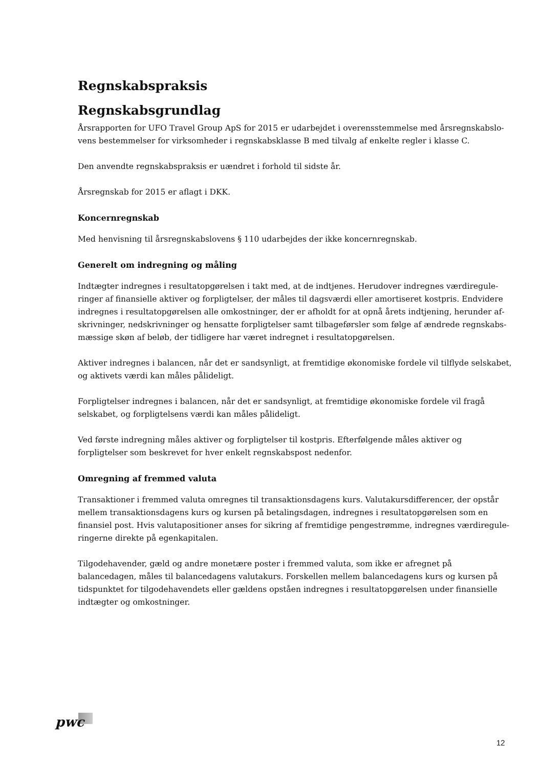Regnskabspraksis
Regnskabsgrundlag
Årsrapporten for UFO Travel Group ApS for 2015 er udarbejdet i overensstemmelse med årsregnskabslo­vens bestemmelser for virksomheder i regnskabsklasse B med tilvalg af enkelte regler i klasse C.
Den anvendte regnskabspraksis er uændret i forhold til sidste år.
Årsregnskab for 2015 er aflagt i DKK.
Koncernregnskab
Med henvisning til årsregnskabslovens § 110 udarbejdes der ikke koncernregnskab.
Generelt om indregning og måling
Indtægter indregnes i resultatopgørelsen i takt med, at de indtjenes. Herudover indregnes værdiregule­ringer af finansielle aktiver og forpligtelser, der måles til dagsværdi eller amortiseret kostpris. Endvidere indregnes i resultatopgørelsen alle omkostninger, der er afholdt for at opnå årets indtjening, herunder af­skrivninger, nedskrivninger og hensatte forpligtelser samt tilbageførsler som følge af ændrede regnskabs­mæssige skøn af beløb, der tidligere har været indregnet i resultatopgørelsen.
Aktiver indregnes i balancen, når det er sandsynligt, at fremtidige økonomiske fordele vil tilflyde selskabet, og aktivets værdi kan måles pålideligt.
Forpligtelser indregnes i balancen, når det er sandsynligt, at fremtidige økonomiske fordele vil fragå selskabet, og forpligtelsens værdi kan måles pålideligt.
Ved første indregning måles aktiver og forpligtelser til kostpris. Efterfølgende måles aktiver og forpligtelser som beskrevet for hver enkelt regnskabspost nedenfor.
Omregning af fremmed valuta
Transaktioner i fremmed valuta omregnes til transaktionsdagens kurs. Valutakursdifferencer, der opstår mellem transaktionsdagens kurs og kursen på betalingsdagen, indregnes i resultatopgørelsen som en finansiel post. Hvis valutapositioner anses for sikring af fremtidige pengestrømme, indregnes værdiregule­ringerne direkte på egenkapitalen.
Tilgodehavender, gæld og andre monetære poster i fremmed valuta, som ikke er afregnet på balancedagen, måles til balancedagens valutakurs. Forskellen mellem balancedagens kurs og kursen på tidspunktet for til­godehavendets eller gældens opståen indregnes i resultatopgørelsen under finansielle indtægter og omkost­ninger.
pwc
12